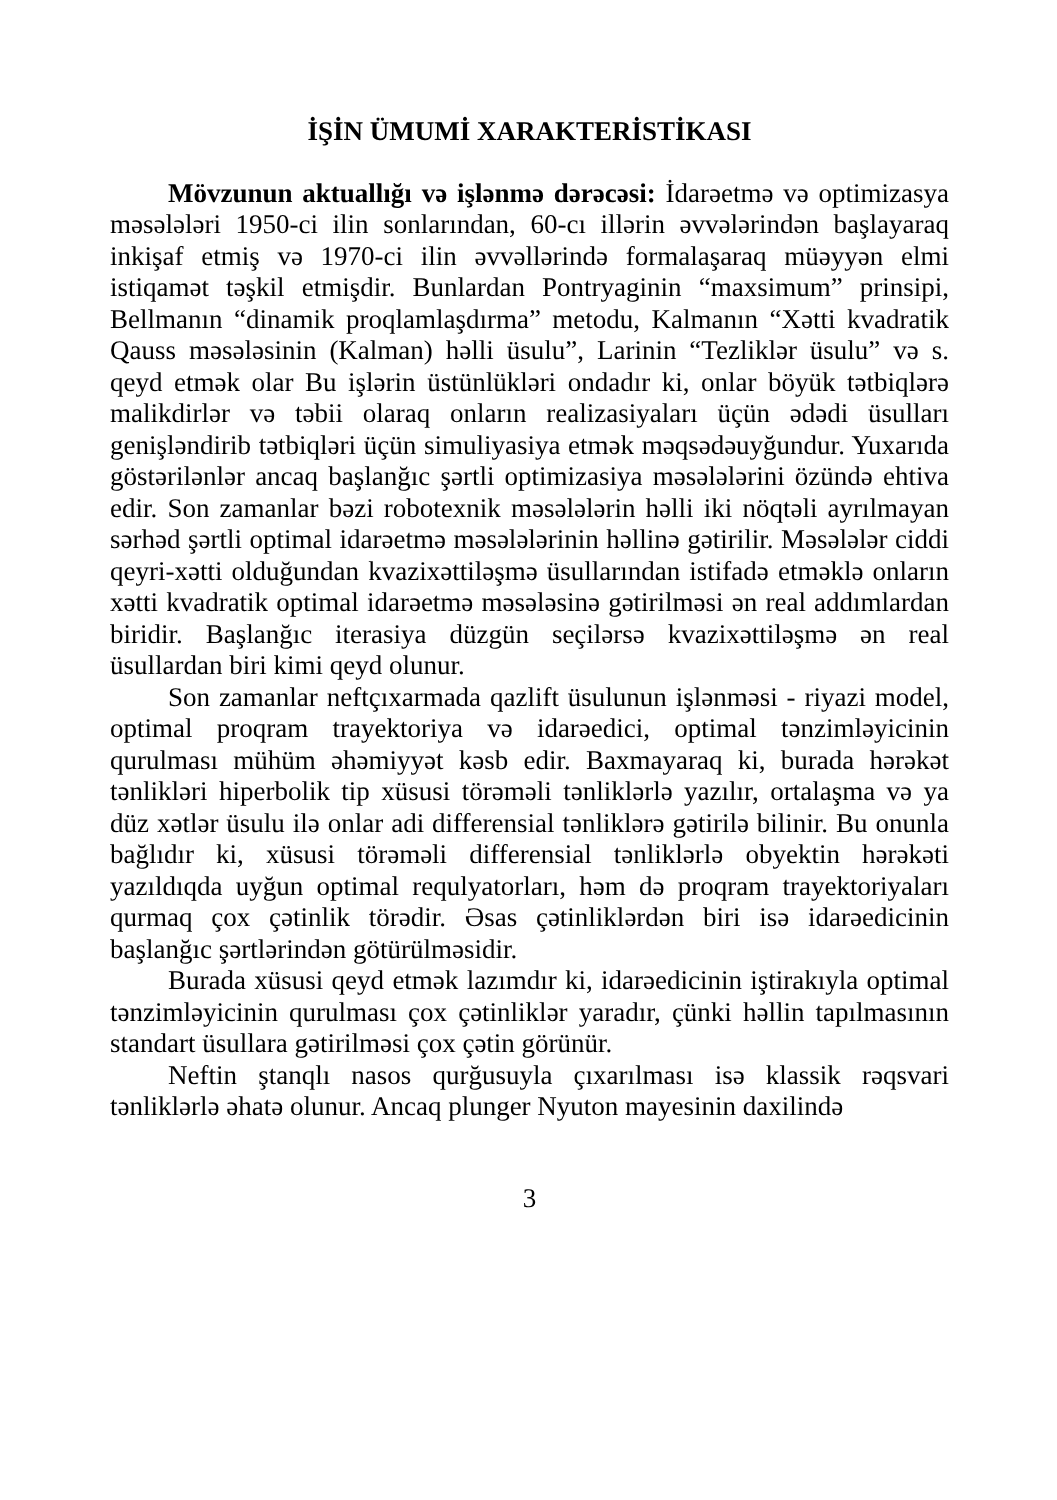İŞİN ÜMUMİ XARAKTERİSTİKASI
Mövzunun aktuallığı və işlənmə dərəcəsi: İdarəetmə və optimizasya məsələləri 1950-ci ilin sonlarından, 60-cı illərin əvvələrindən başlayaraq inkişaf etmiş və 1970-ci ilin əvvəllərində formalaşaraq müəyyən elmi istiqamət təşkil etmişdir. Bunlardan Pontryaginin “maxsimum” prinsipi, Bellmanın “dinamik proqlamlaşdırma” metodu, Kalmanın “Xətti kvadratik Qauss məsələsinin (Kalman) həlli üsulu”, Larinin “Tezliklər üsulu” və s. qeyd etmək olar Bu işlərin üstünlükləri ondadır ki, onlar böyük tətbiqlərə malikdirlər və təbii olaraq onların realizasiyaları üçün ədədi üsulları genişləndirib tətbiqləri üçün simuliyasiya etmək məqsədəuyğundur. Yuxarıda göstərilənlər ancaq başlanğıc şərtli optimizasiya məsələlərini özündə ehtiva edir. Son zamanlar bəzi robotexnik məsələlərin həlli iki nöqtəli ayrılmayan sərhəd şərtli optimal idarəetmə məsələlərinin həllinə gətirilir. Məsələlər ciddi qeyri-xətti olduğundan kvazixəttiləşmə üsullarından istifadə etməklə onların xətti kvadratik optimal idarəetmə məsələsinə gətirilməsi ən real addımlardan biridir. Başlanğıc iterasiya düzgün seçilərsə kvazixəttiləşmə ən real üsullardan biri kimi qeyd olunur.
Son zamanlar neftçıxarmada qazlift üsulunun işlənməsi - riyazi model, optimal proqram trayektoriya və idarəedici, optimal tənzimləyicinin qurulması mühüm əhəmiyyət kəsb edir. Baxmayaraq ki, burada hərəkət tənlikləri hiperbolik tip xüsusi törəməli tənliklərlə yazılır, ortalaşma və ya düz xətlər üsulu ilə onlar adi differensial tənliklərə gətirilə bilinir. Bu onunla bağlıdır ki, xüsusi törəməli differensial tənliklərlə obyektin hərəkəti yazıldıqda uyğun optimal requlyatorları, həm də proqram trayektoriyaları qurmaq çox çətinlik törədir. Əsas çətinliklərdən biri isə idarəedicinin başlanğıc şərtlərindən götürülməsidir.
Burada xüsusi qeyd etmək lazımdır ki, idarəedicinin iştirakıyla optimal tənzimləyicinin qurulması çox çətinliklər yaradır, çünki həllin tapılmasının standart üsullara gətirilməsi çox çətin görünür.
Neftin ştanqlı nasos qurğusuyla çıxarılması isə klassik rəqsvari tənliklərlə əhatə olunur. Ancaq plunger Nyuton mayesinin daxilində
3